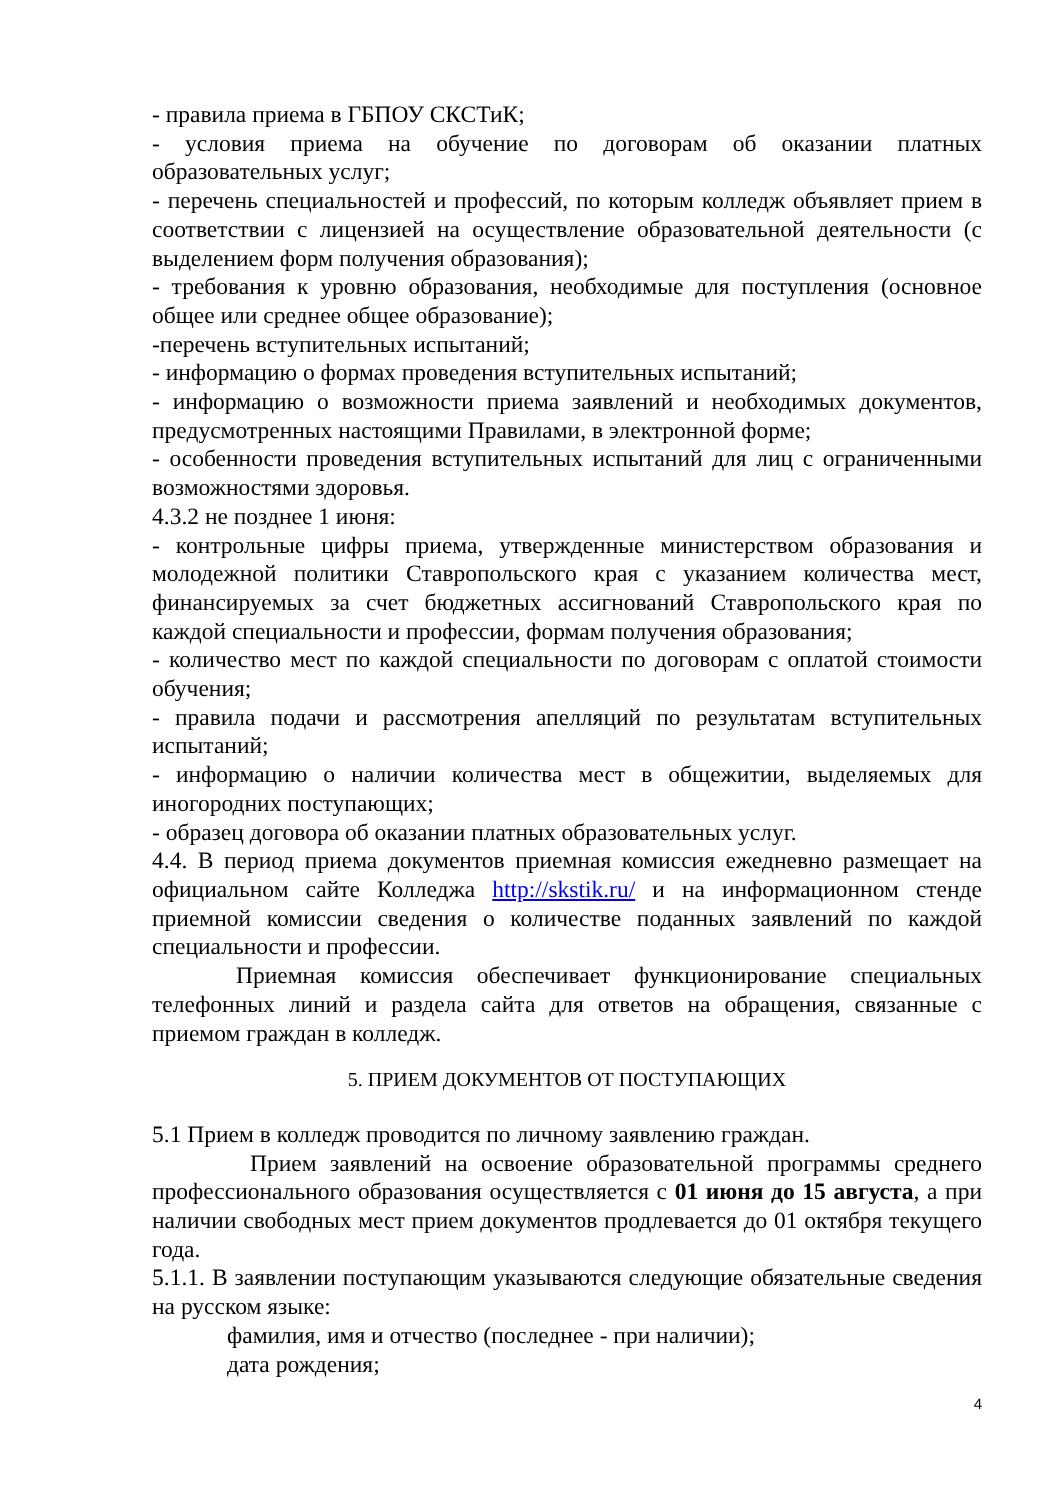- правила приема в ГБПОУ СКСТиК;
- условия приема на обучение по договорам об оказании платных образовательных услуг;
- перечень специальностей и профессий, по которым колледж объявляет прием в соответствии с лицензией на осуществление образовательной деятельности (с выделением форм получения образования);
- требования к уровню образования, необходимые для поступления (основное общее или среднее общее образование);
-перечень вступительных испытаний;
- информацию о формах проведения вступительных испытаний;
- информацию о возможности приема заявлений и необходимых документов, предусмотренных настоящими Правилами, в электронной форме;
- особенности проведения вступительных испытаний для лиц с ограниченными возможностями здоровья.
4.3.2 не позднее 1 июня:
- контрольные цифры приема, утвержденные министерством образования и молодежной политики Ставропольского края с указанием количества мест, финансируемых за счет бюджетных ассигнований Ставропольского края по каждой специальности и профессии, формам получения образования;
- количество мест по каждой специальности по договорам с оплатой стоимости обучения;
- правила подачи и рассмотрения апелляций по результатам вступительных испытаний;
- информацию о наличии количества мест в общежитии, выделяемых для иногородних поступающих;
- образец договора об оказании платных образовательных услуг.
4.4. В период приема документов приемная комиссия ежедневно размещает на официальном сайте Колледжа http://skstik.ru/ и на информационном стенде приемной комиссии сведения о количестве поданных заявлений по каждой специальности и профессии.
Приемная комиссия обеспечивает функционирование специальных телефонных линий и раздела сайта для ответов на обращения, связанные с приемом граждан в колледж.
5. ПРИЕМ ДОКУМЕНТОВ ОТ ПОСТУПАЮЩИХ
5.1 Прием в колледж проводится по личному заявлению граждан.
Прием заявлений на освоение образовательной программы среднего профессионального образования осуществляется с 01 июня до 15 августа, а при наличии свободных мест прием документов продлевается до 01 октября текущего года.
5.1.1. В заявлении поступающим указываются следующие обязательные сведения на русском языке:
фамилия, имя и отчество (последнее - при наличии);
дата рождения;
4